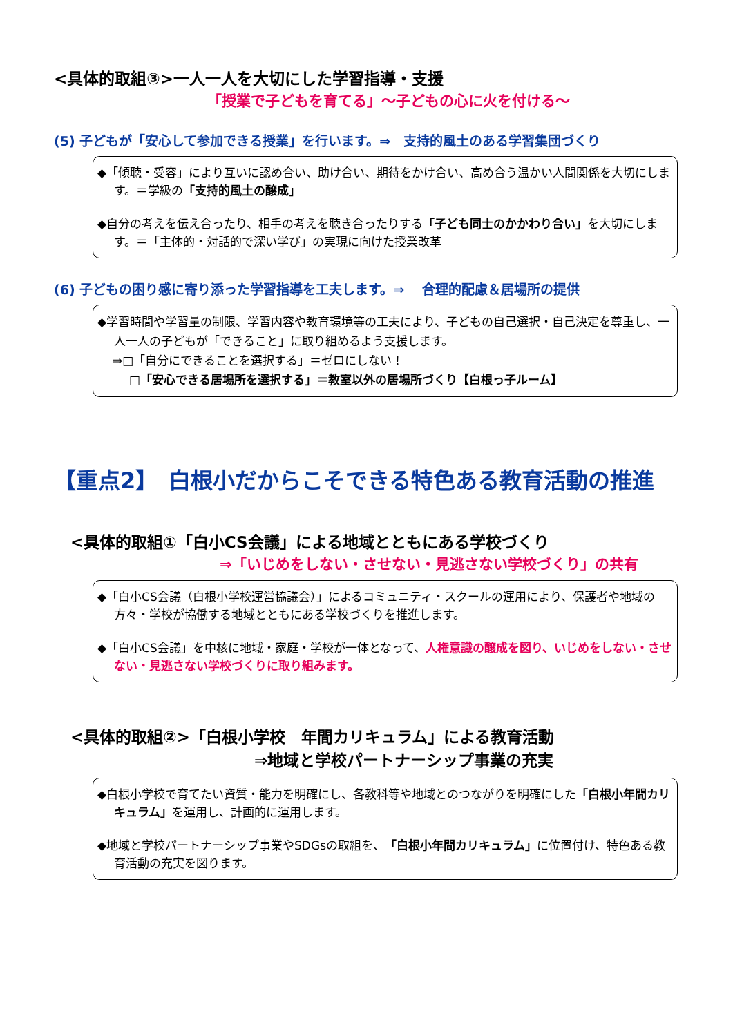<具体的取組③>一人一人を大切にした学習指導・支援
「授業で子どもを育てる」～子どもの心に火を付ける～
(5) 子どもが「安心して参加できる授業」を行います。⇒　支持的風土のある学習集団づくり
◆「傾聴・受容」により互いに認め合い、助け合い、期待をかけ合い、高め合う温かい人間関係を大切にします。＝学級の「支持的風土の醸成」
◆自分の考えを伝え合ったり、相手の考えを聴き合ったりする「子ども同士のかかわり合い」を大切にします。＝「主体的・対話的で深い学び」の実現に向けた授業改革
(6) 子どもの困り感に寄り添った学習指導を工夫します。⇒　 合理的配慮＆居場所の提供
◆学習時間や学習量の制限、学習内容や教育環境等の工夫により、子どもの自己選択・自己決定を尊重し、一人一人の子どもが「できること」に取り組めるよう支援します。
⇒□「自分にできることを選択する」＝ゼロにしない！
□「安心できる居場所を選択する」＝教室以外の居場所づくり【白根っ子ルーム】
【重点2】　白根小だからこそできる特色ある教育活動の推進
<具体的取組①「白小CS会議」による地域とともにある学校づくり
⇒「いじめをしない・させない・見逃さない学校づくり」の共有
◆「白小CS会議（白根小学校運営協議会）」によるコミュニティ・スクールの運用により、保護者や地域の方々・学校が協働する地域とともにある学校づくりを推進します。
◆「白小CS会議」を中核に地域・家庭・学校が一体となって、人権意識の醸成を図り、いじめをしない・させない・見逃さない学校づくりに取り組みます。
<具体的取組②>「白根小学校　年間カリキュラム」による教育活動
⇒地域と学校パートナーシップ事業の充実
◆白根小学校で育てたい資質・能力を明確にし、各教科等や地域とのつながりを明確にした「白根小年間カリキュラム」を運用し、計画的に運用します。
◆地域と学校パートナーシップ事業やSDGsの取組を、「白根小年間カリキュラム」に位置付け、特色ある教育活動の充実を図ります。